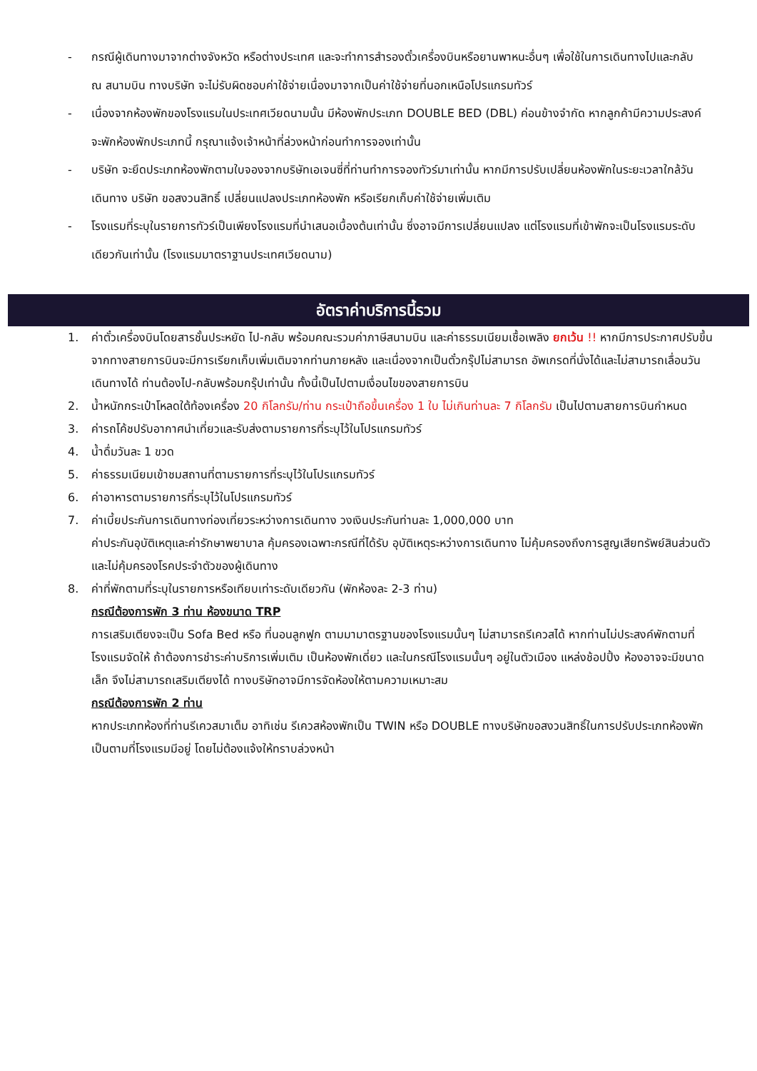- กรณีผู้เดินทางมาจากต่างจังหวัด หรือต่างประเทศ และจะทำการสำรองตั๋วเครื่องบินหรือยานพาหนะอื่นๆ เพื่อใช้ในการเดินทางไปและกลับ ณ สนามบิน ทางบริษัท จะไม่รับผิดชอบค่าใช้จ่ายเนื่องมาจากเป็นค่าใช้จ่ายที่นอกเหนือโปรแกรมทัวร์
- เนื่องจากห้องพักของโรงแรมในประเทศเวียดนามนั้น มีห้องพักประเภท DOUBLE BED (DBL) ค่อนข้างจำกัด หากลูกค้ามีความประสงค์จะพักห้องพักประเภทนี้ กรุณาแจ้งเจ้าหน้าที่ล่วงหน้าก่อนทำการจองเท่านั้น
- บริษัท จะยึดประเภทห้องพักตามใบจองจากบริษัทเอเจนซี่ที่ท่านทำการจองทัวร์มาเท่านั้น หากมีการปรับเปลี่ยนห้องพักในระยะเวลาใกล้วันเดินทาง บริษัท ขอสงวนสิทธิ์ เปลี่ยนแปลงประเภทห้องพัก หรือเรียกเก็บค่าใช้จ่ายเพิ่มเติม
- โรงแรมที่ระบุในรายการทัวร์เป็นเพียงโรงแรมที่นำเสนอเบื้องต้นเท่านั้น ซึ่งอาจมีการเปลี่ยนแปลง แต่โรงแรมที่เข้าพักจะเป็นโรงแรมระดับเดียวกันเท่านั้น (โรงแรมมาตราฐานประเทศเวียดนาม)
อัตราค่าบริการนี้รวม
1. ค่าตั๋วเครื่องบินโดยสารชั้นประหยัด ไป-กลับ พร้อมคณะรวมค่าภาษีสนามบิน และค่าธรรมเนียมเชื้อเพลิง ยกเว้น !! หากมีการประกาศปรับขึ้นจากทางสายการบินจะมีการเรียกเก็บเพิ่มเติมจากท่านภายหลัง และเนื่องจากเป็นตั๋วกรุ๊ปไม่สามารถ อัพเกรดที่นั่งได้และไม่สามารถเลื่อนวันเดินทางได้ ท่านต้องไป-กลับพร้อมกรุ๊ปเท่านั้น ทั้งนี้เป็นไปตามเงื่อนไขของสายการบิน
2. น้ำหนักกระเป๋าโหลดใต้ท้องเครื่อง 20 กิโลกรัม/ท่าน กระเป๋าถือขึ้นเครื่อง 1 ใบ ไม่เกินท่านละ 7 กิโลกรัม เป็นไปตามสายการบินกำหนด
3. ค่ารถโค้ชปรับอากาศนำเที่ยวและรับส่งตามรายการที่ระบุไว้ในโปรแกรมทัวร์
4. น้ำดื่มวันละ 1 ขวด
5. ค่าธรรมเนียมเข้าชมสถานที่ตามรายการที่ระบุไว้ในโปรแกรมทัวร์
6. ค่าอาหารตามรายการที่ระบุไว้ในโปรแกรมทัวร์
7. ค่าเบี้ยประกันการเดินทางท่องเที่ยวระหว่างการเดินทาง วงเงินประกันท่านละ 1,000,000 บาท
ค่าประกันอุบัติเหตุและค่ารักษาพยาบาล คุ้มครองเฉพาะกรณีที่ได้รับ อุบัติเหตุระหว่างการเดินทาง ไม่คุ้มครองถึงการสูญเสียทรัพย์สินส่วนตัวและไม่คุ้มครองโรคประจำตัวของผู้เดินทาง
8. ค่าที่พักตามที่ระบุในรายการหรือเทียบเท่าระดับเดียวกัน (พักห้องละ 2-3 ท่าน)
กรณีต้องการพัก 3 ท่าน ห้องขนาด TRP
การเสริมเตียงจะเป็น Sofa Bed หรือ ที่นอนลูกฟูก ตามมามาตรฐานของโรงแรมนั้นๆ ไม่สามารถรีเควสได้ หากท่านไม่ประสงค์พักตามที่โรงแรมจัดให้ ถ้าต้องการชำระค่าบริการเพิ่มเติม เป็นห้องพักเดี่ยว และในกรณีโรงแรมนั้นๆ อยู่ในตัวเมือง แหล่งช้อปปิ้ง ห้องอาจจะมีขนาดเล็ก จึงไม่สามารถเสริมเตียงได้ ทางบริษัทอาจมีการจัดห้องให้ตามความเหมาะสม
กรณีต้องการพัก 2 ท่าน
หากประเภทห้องที่ท่านรีเควสมาเต็ม อาทิเช่น รีเควสห้องพักเป็น TWIN หรือ DOUBLE ทางบริษัทขอสงวนสิทธิ์ในการปรับประเภทห้องพัก เป็นตามที่โรงแรมมีอยู่ โดยไม่ต้องแจ้งให้ทราบล่วงหน้า